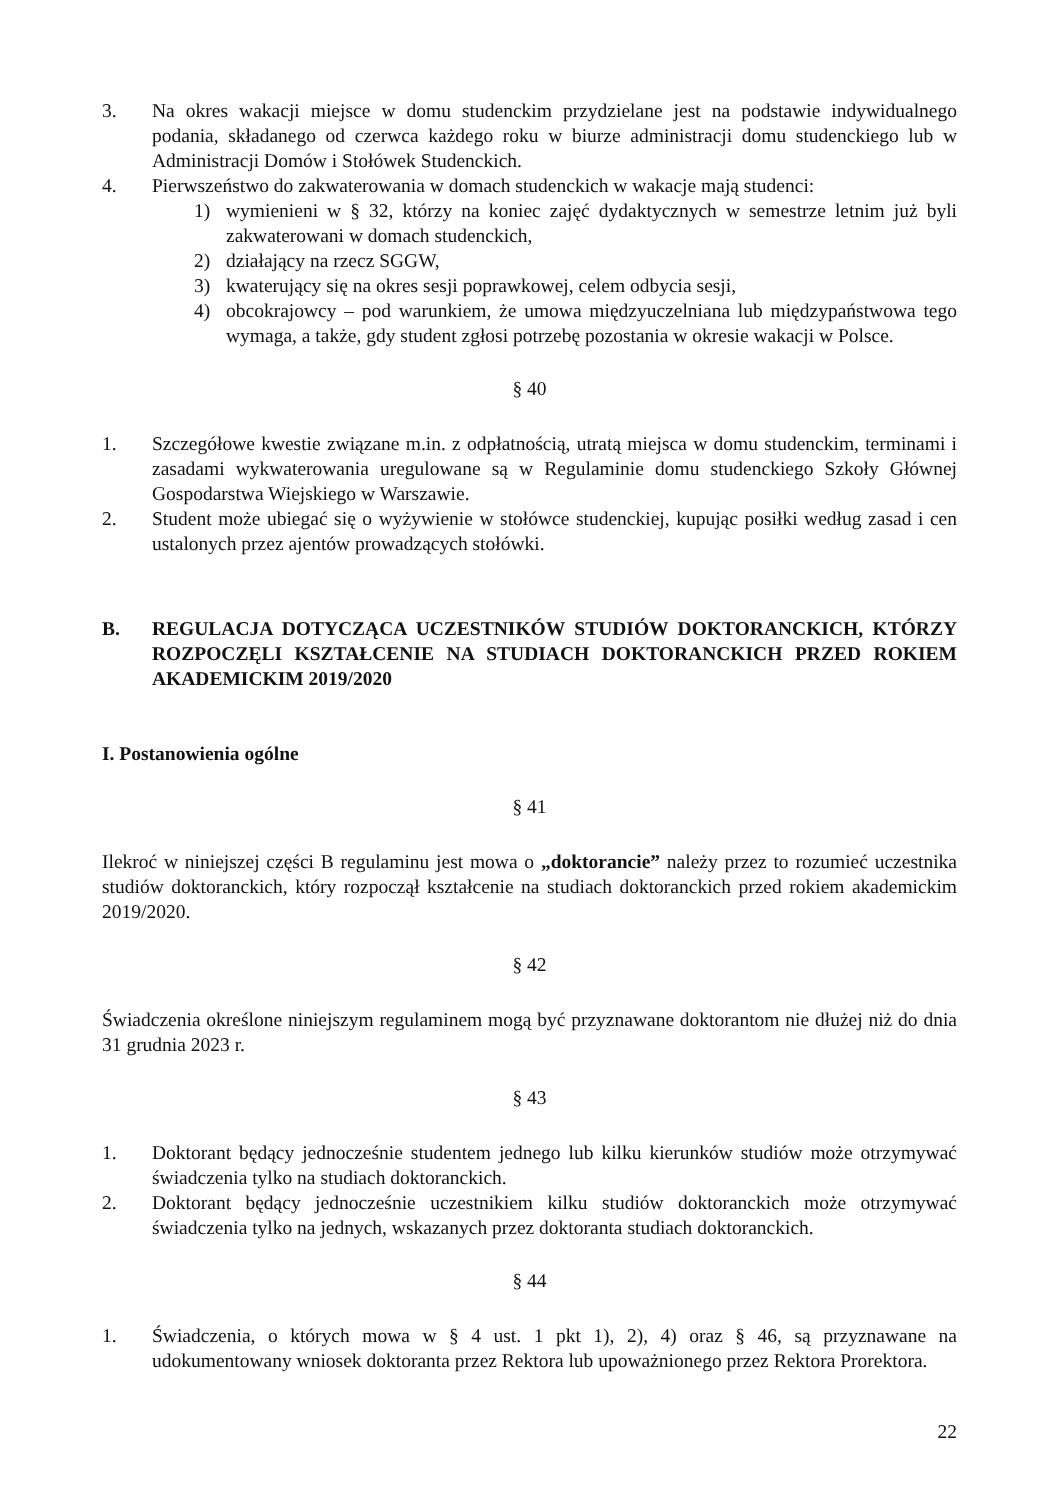3. Na okres wakacji miejsce w domu studenckim przydzielane jest na podstawie indywidualnego podania, składanego od czerwca każdego roku w biurze administracji domu studenckiego lub w Administracji Domów i Stołówek Studenckich.
4. Pierwszeństwo do zakwaterowania w domach studenckich w wakacje mają studenci:
1) wymienieni w § 32, którzy na koniec zajęć dydaktycznych w semestrze letnim już byli zakwaterowani w domach studenckich,
2) działający na rzecz SGGW,
3) kwaterujący się na okres sesji poprawkowej, celem odbycia sesji,
4) obcokrajowcy – pod warunkiem, że umowa międzyuczelniana lub międzypaństwowa tego wymaga, a także, gdy student zgłosi potrzebę pozostania w okresie wakacji w Polsce.
§ 40
1. Szczegółowe kwestie związane m.in. z odpłatnością, utratą miejsca w domu studenckim, terminami i zasadami wykwaterowania uregulowane są w Regulaminie domu studenckiego Szkoły Głównej Gospodarstwa Wiejskiego w Warszawie.
2. Student może ubiegać się o wyżywienie w stołówce studenckiej, kupując posiłki według zasad i cen ustalonych przez ajentów prowadzących stołówki.
B. REGULACJA DOTYCZĄCA UCZESTNIKÓW STUDIÓW DOKTORANCKICH, KTÓRZY ROZPOCZĘLI KSZTAŁCENIE NA STUDIACH DOKTORANCKICH PRZED ROKIEM AKADEMICKIM 2019/2020
I. Postanowienia ogólne
§ 41
Ilekroć w niniejszej części B regulaminu jest mowa o „doktorancie” należy przez to rozumieć uczestnika studiów doktoranckich, który rozpoczął kształcenie na studiach doktoranckich przed rokiem akademickim 2019/2020.
§ 42
Świadczenia określone niniejszym regulaminem mogą być przyznawane doktorantom nie dłużej niż do dnia 31 grudnia 2023 r.
§ 43
1. Doktorant będący jednocześnie studentem jednego lub kilku kierunków studiów może otrzymywać świadczenia tylko na studiach doktoranckich.
2. Doktorant będący jednocześnie uczestnikiem kilku studiów doktoranckich może otrzymywać świadczenia tylko na jednych, wskazanych przez doktoranta studiach doktoranckich.
§ 44
1. Świadczenia, o których mowa w § 4 ust. 1 pkt 1), 2), 4) oraz § 46, są przyznawane na udokumentowany wniosek doktoranta przez Rektora lub upoważnionego przez Rektora Prorektora.
22